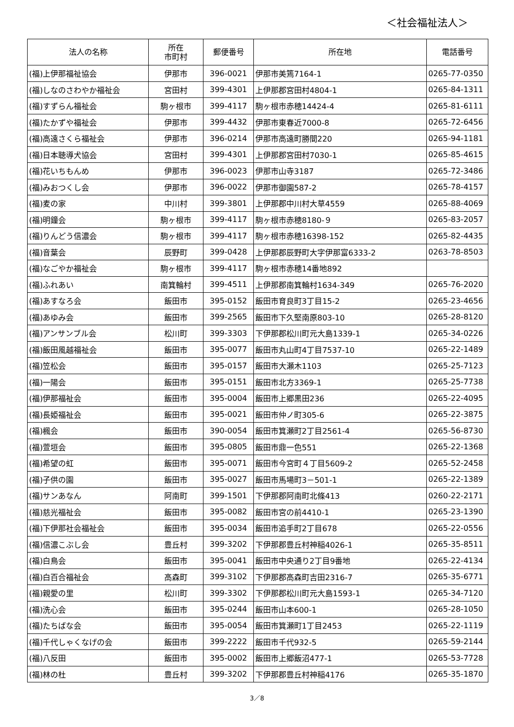＜社会福祉法人＞
| 法人の名称 | 所在 市町村 | 郵便番号 | 所在地 | 電話番号 |
| --- | --- | --- | --- | --- |
| (福)上伊那福祉協会 | 伊那市 | 396-0021 | 伊那市美篶7164-1 | 0265-77-0350 |
| (福)しなのさわやか福祉会 | 宮田村 | 399-4301 | 上伊那郡宮田村4804-1 | 0265-84-1311 |
| (福)すずらん福祉会 | 駒ヶ根市 | 399-4117 | 駒ヶ根市赤穂14424-4 | 0265-81-6111 |
| (福)たかずや福祉会 | 伊那市 | 399-4432 | 伊那市東春近7000-8 | 0265-72-6456 |
| (福)高遠さくら福祉会 | 伊那市 | 396-0214 | 伊那市高遠町勝間220 | 0265-94-1181 |
| (福)日本聴導犬協会 | 宮田村 | 399-4301 | 上伊那郡宮田村7030-1 | 0265-85-4615 |
| (福)花いちもんめ | 伊那市 | 396-0023 | 伊那市山寺3187 | 0265-72-3486 |
| (福)みおつくし会 | 伊那市 | 396-0022 | 伊那市御園587-2 | 0265-78-4157 |
| (福)麦の家 | 中川村 | 399-3801 | 上伊那郡中川村大草4559 | 0265-88-4069 |
| (福)明鐘会 | 駒ヶ根市 | 399-4117 | 駒ヶ根市赤穂8180-９ | 0265-83-2057 |
| (福)りんどう信濃会 | 駒ヶ根市 | 399-4117 | 駒ヶ根市赤穂16398-152 | 0265-82-4435 |
| (福)音葉会 | 辰野町 | 399-0428 | 上伊那郡辰野町大字伊那富6333-2 | 0263-78-8503 |
| (福)なごやか福祉会 | 駒ヶ根市 | 399-4117 | 駒ヶ根市赤穂14番地892 | |
| (福)ふれあい | 南箕輪村 | 399-4511 | 上伊那郡南箕輪村1634-349 | 0265-76-2020 |
| (福)あすなろ会 | 飯田市 | 395-0152 | 飯田市育良町3丁目15-2 | 0265-23-4656 |
| (福)あゆみ会 | 飯田市 | 399-2565 | 飯田市下久堅南原803-10 | 0265-28-8120 |
| (福)アンサンブル会 | 松川町 | 399-3303 | 下伊那郡松川町元大島1339-1 | 0265-34-0226 |
| (福)飯田風越福祉会 | 飯田市 | 395-0077 | 飯田市丸山町4丁目7537-10 | 0265-22-1489 |
| (福)笠松会 | 飯田市 | 395-0157 | 飯田市大瀬木1103 | 0265-25-7123 |
| (福)一陽会 | 飯田市 | 395-0151 | 飯田市北方3369-1 | 0265-25-7738 |
| (福)伊那福祉会 | 飯田市 | 395-0004 | 飯田市上郷黒田236 | 0265-22-4095 |
| (福)長姫福祉会 | 飯田市 | 395-0021 | 飯田市仲ノ町305-6 | 0265-22-3875 |
| (福)楓会 | 飯田市 | 390-0054 | 飯田市箕瀬町2丁目2561-4 | 0265-56-8730 |
| (福)萱垣会 | 飯田市 | 395-0805 | 飯田市鼎一色551 | 0265-22-1368 |
| (福)希望の虹 | 飯田市 | 395-0071 | 飯田市今宮町４丁目5609-2 | 0265-52-2458 |
| (福)子供の園 | 飯田市 | 395-0027 | 飯田市馬場町3－501-1 | 0265-22-1389 |
| (福)サンあなん | 阿南町 | 399-1501 | 下伊那郡阿南町北條413 | 0260-22-2171 |
| (福)慈光福祉会 | 飯田市 | 395-0082 | 飯田市宮の前4410-1 | 0265-23-1390 |
| (福)下伊那社会福祉会 | 飯田市 | 395-0034 | 飯田市追手町2丁目678 | 0265-22-0556 |
| (福)信濃こぶし会 | 豊丘村 | 399-3202 | 下伊那郡豊丘村神稲4026-1 | 0265-35-8511 |
| (福)白鳥会 | 飯田市 | 395-0041 | 飯田市中央通り2丁目9番地 | 0265-22-4134 |
| (福)白百合福祉会 | 高森町 | 399-3102 | 下伊那郡高森町吉田2316-7 | 0265-35-6771 |
| (福)親愛の里 | 松川町 | 399-3302 | 下伊那郡松川町元大島1593-1 | 0265-34-7120 |
| (福)洗心会 | 飯田市 | 395-0244 | 飯田市山本600-1 | 0265-28-1050 |
| (福)たちばな会 | 飯田市 | 395-0054 | 飯田市箕瀬町1丁目2453 | 0265-22-1119 |
| (福)千代しゃくなげの会 | 飯田市 | 399-2222 | 飯田市千代932-5 | 0265-59-2144 |
| (福)八反田 | 飯田市 | 395-0002 | 飯田市上郷飯沼477-1 | 0265-53-7728 |
| (福)林の杜 | 豊丘村 | 399-3202 | 下伊那郡豊丘村神稲4176 | 0265-35-1870 |
3／8